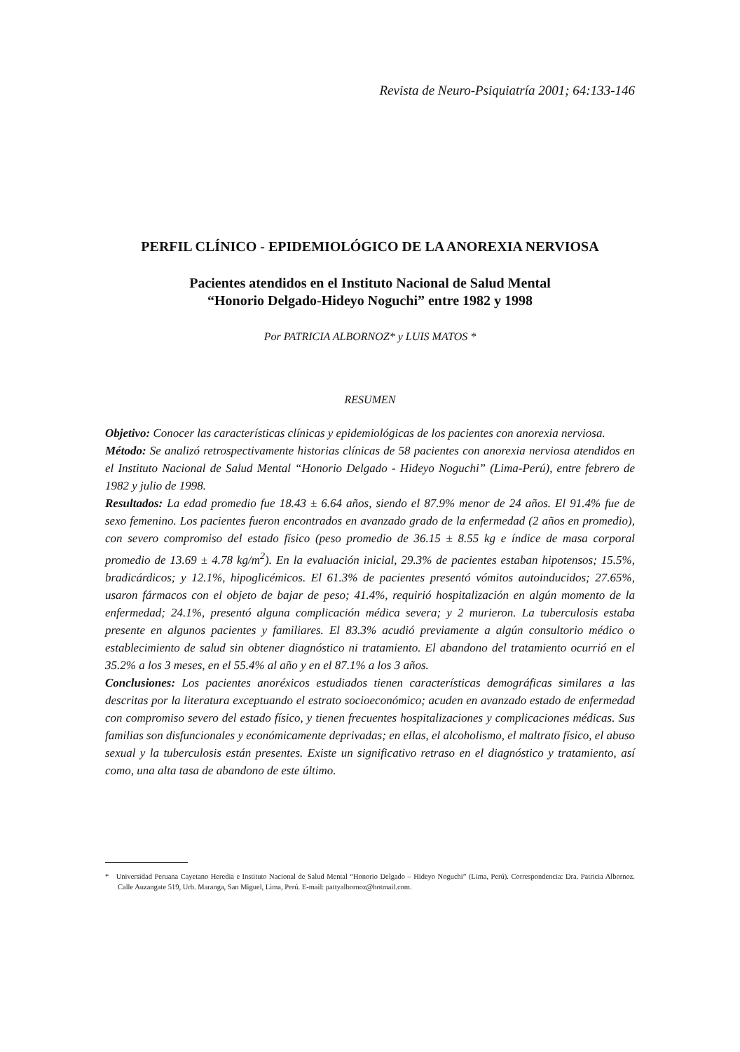Revista de Neuro-Psiquiatría 2001; 64:133-146
PERFIL CLÍNICO - EPIDEMIOLÓGICO DE LA ANOREXIA NERVIOSA
Pacientes atendidos en el Instituto Nacional de Salud Mental
“Honorio Delgado-Hideyo Noguchi” entre 1982 y 1998
Por PATRICIA ALBORNOZ* y LUIS MATOS *
RESUMEN
Objetivo: Conocer las características clínicas y epidemiológicas de los pacientes con anorexia nerviosa.
Método: Se analizó retrospectivamente historias clínicas de 58 pacientes con anorexia nerviosa atendidos en el Instituto Nacional de Salud Mental “Honorio Delgado - Hideyo Noguchi” (Lima-Perú), entre febrero de 1982 y julio de 1998.
Resultados: La edad promedio fue 18.43 ± 6.64 años, siendo el 87.9% menor de 24 años. El 91.4% fue de sexo femenino. Los pacientes fueron encontrados en avanzado grado de la enfermedad (2 años en promedio), con severo compromiso del estado físico (peso promedio de 36.15 ± 8.55 kg e índice de masa corporal promedio de 13.69 ± 4.78 kg/m<sup>2</sup>). En la evaluación inicial, 29.3% de pacientes estaban hipotensos; 15.5%, bradicárdicos; y 12.1%, hipoglicémicos. El 61.3% de pacientes presentó vómitos autoinducidos; 27.65%, usaron fármacos con el objeto de bajar de peso; 41.4%, requirió hospitalización en algún momento de la enfermedad; 24.1%, presentó alguna complicación médica severa; y 2 murieron. La tuberculosis estaba presente en algunos pacientes y familiares. El 83.3% acudió previamente a algún consultorio médico o establecimiento de salud sin obtener diagnóstico ni tratamiento. El abandono del tratamiento ocurrió en el 35.2% a los 3 meses, en el 55.4% al año y en el 87.1% a los 3 años.
Conclusiones: Los pacientes anoréxicos estudiados tienen características demográficas similares a las descritas por la literatura exceptuando el estrato socioeconómico; acuden en avanzado estado de enfermedad con compromiso severo del estado físico, y tienen frecuentes hospitalizaciones y complicaciones médicas. Sus familias son disfuncionales y económicamente deprivadas; en ellas, el alcoholismo, el maltrato físico, el abuso sexual y la tuberculosis están presentes. Existe un significativo retraso en el diagnóstico y tratamiento, así como, una alta tasa de abandono de este último.
* Universidad Peruana Cayetano Heredia e Instituto Nacional de Salud Mental “Honorio Delgado – Hideyo Noguchi” (Lima, Perú). Correspondencia: Dra. Patricia Albornoz. Calle Auzangate 519, Urb. Maranga, San Miguel, Lima, Perú. E-mail: pattyalbornoz@hotmail.com.